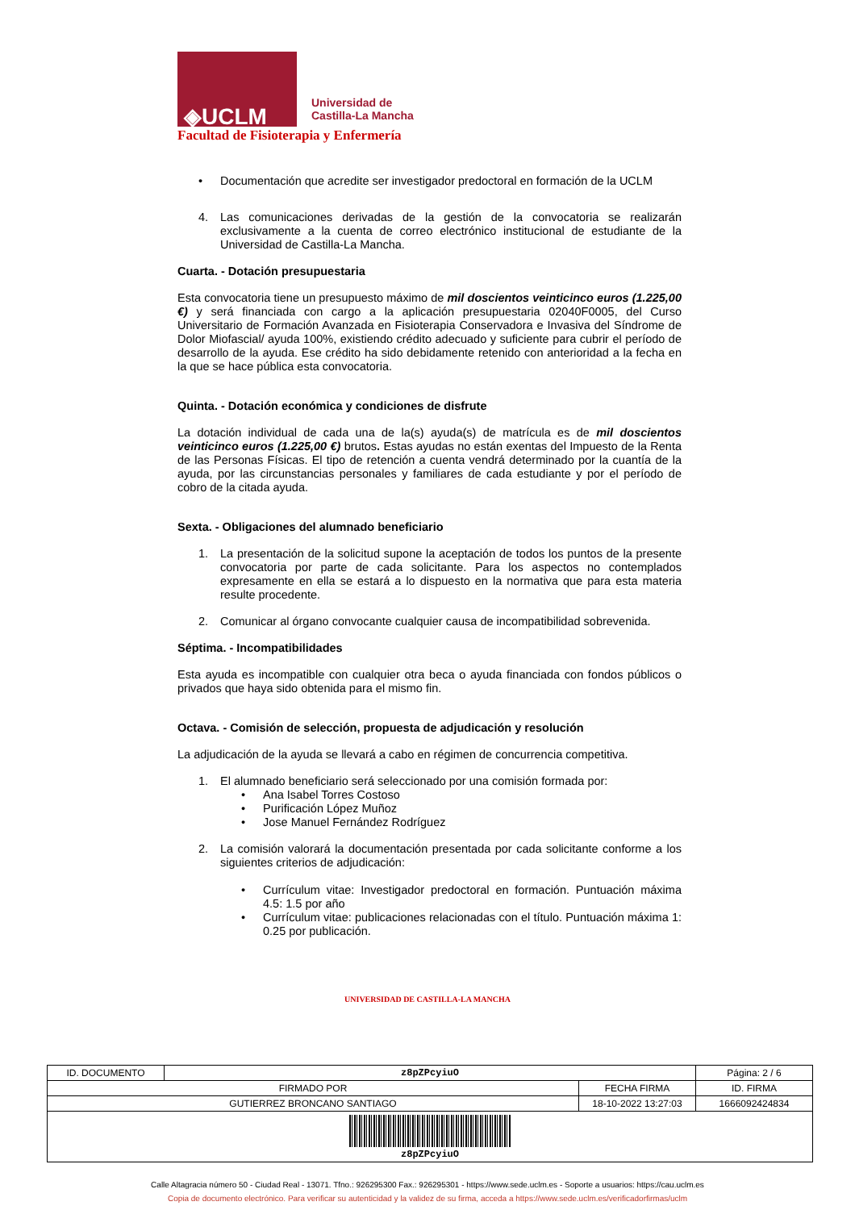◈UCLM
Universidad de
Castilla-La Mancha
Facultad de Fisioterapia y Enfermería
• Documentación que acredite ser investigador predoctoral en formación de la UCLM
4. Las comunicaciones derivadas de la gestión de la convocatoria se realizarán exclusivamente a la cuenta de correo electrónico institucional de estudiante de la Universidad de Castilla-La Mancha.
Cuarta. - Dotación presupuestaria
Esta convocatoria tiene un presupuesto máximo de mil doscientos veinticinco euros (1.225,00 €) y será financiada con cargo a la aplicación presupuestaria 02040F0005, del Curso Universitario de Formación Avanzada en Fisioterapia Conservadora e Invasiva del Síndrome de Dolor Miofascial/ ayuda 100%, existiendo crédito adecuado y suficiente para cubrir el período de desarrollo de la ayuda. Ese crédito ha sido debidamente retenido con anterioridad a la fecha en la que se hace pública esta convocatoria.
Quinta. - Dotación económica y condiciones de disfrute
La dotación individual de cada una de la(s) ayuda(s) de matrícula es de mil doscientos veinticinco euros (1.225,00 €) brutos. Estas ayudas no están exentas del Impuesto de la Renta de las Personas Físicas. El tipo de retención a cuenta vendrá determinado por la cuantía de la ayuda, por las circunstancias personales y familiares de cada estudiante y por el período de cobro de la citada ayuda.
Sexta. - Obligaciones del alumnado beneficiario
1. La presentación de la solicitud supone la aceptación de todos los puntos de la presente convocatoria por parte de cada solicitante. Para los aspectos no contemplados expresamente en ella se estará a lo dispuesto en la normativa que para esta materia resulte procedente.
2. Comunicar al órgano convocante cualquier causa de incompatibilidad sobrevenida.
Séptima. - Incompatibilidades
Esta ayuda es incompatible con cualquier otra beca o ayuda financiada con fondos públicos o privados que haya sido obtenida para el mismo fin.
Octava. - Comisión de selección, propuesta de adjudicación y resolución
La adjudicación de la ayuda se llevará a cabo en régimen de concurrencia competitiva.
1. El alumnado beneficiario será seleccionado por una comisión formada por:
• Ana Isabel Torres Costoso
• Purificación López Muñoz
• Jose Manuel Fernández Rodríguez
2. La comisión valorará la documentación presentada por cada solicitante conforme a los siguientes criterios de adjudicación:
• Currículum vitae: Investigador predoctoral en formación. Puntuación máxima 4.5: 1.5 por año
• Currículum vitae: publicaciones relacionadas con el título. Puntuación máxima 1: 0.25 por publicación.
UNIVERSIDAD DE CASTILLA-LA MANCHA
| ID. DOCUMENTO | z8pZPcyiuO | | Página: 2 / 6 |
| FIRMADO POR | | FECHA FIRMA | ID. FIRMA |
| GUTIERREZ BRONCANO SANTIAGO | | 18-10-2022 13:27:03 | 1666092424834 |
| z8pZPcyiuO | | | |
Calle Altagracia número 50 - Ciudad Real - 13071. Tfno.: 926295300 Fax.: 926295301 - https://www.sede.uclm.es - Soporte a usuarios: https://cau.uclm.es
Copia de documento electrónico. Para verificar su autenticidad y la validez de su firma, acceda a https://www.sede.uclm.es/verificadorfirmas/uclm